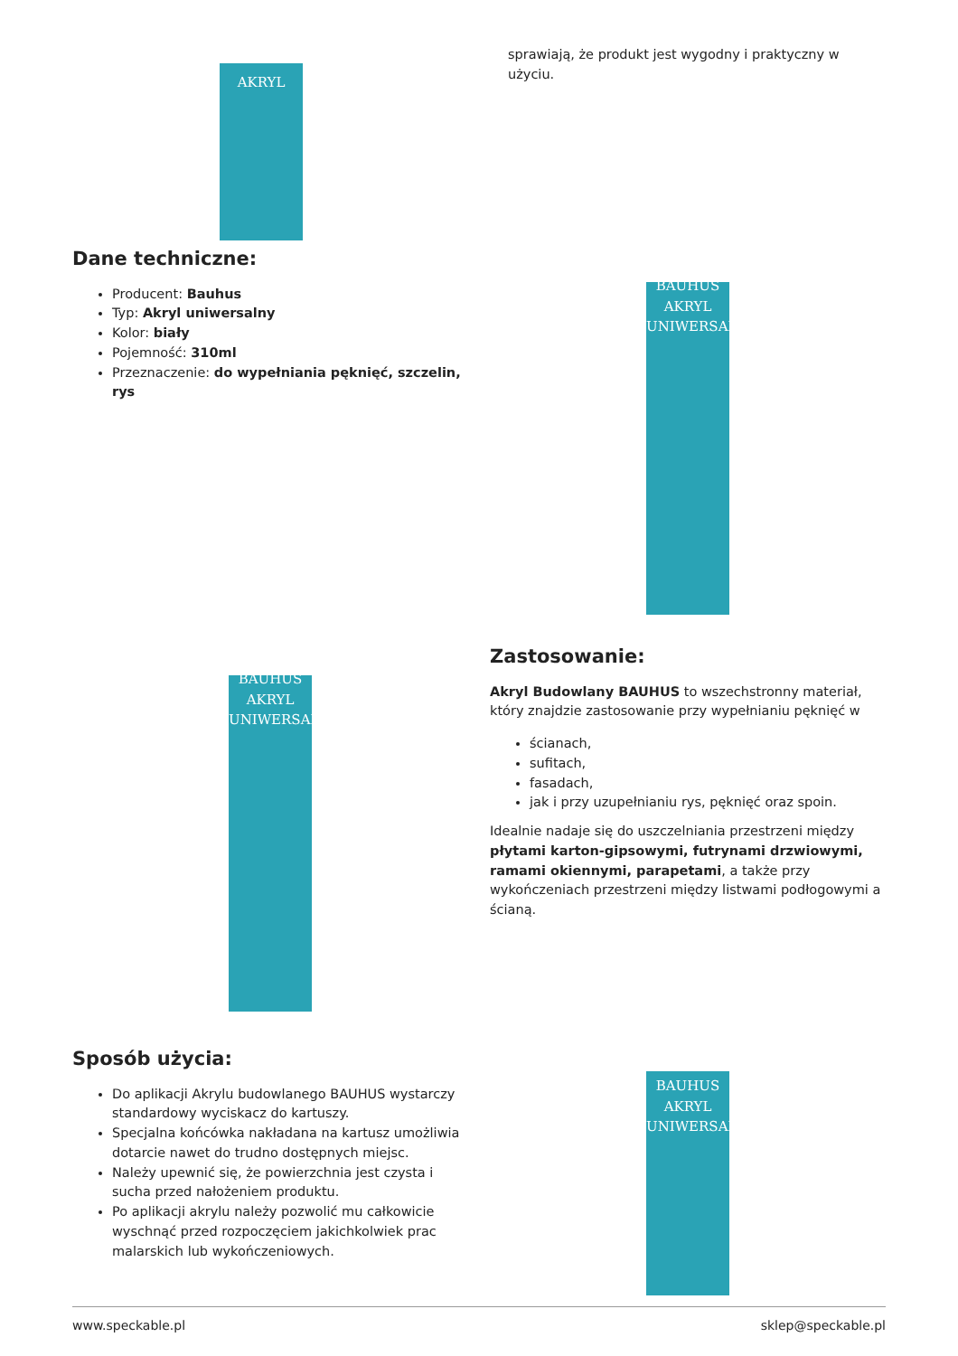AKRYL
sprawiają, że produkt jest wygodny i praktyczny w użyciu.
Dane techniczne:
Producent: Bauhus
Typ: Akryl uniwersalny
Kolor: biały
Pojemność: 310ml
Przeznaczenie: do wypełniania pęknięć, szczelin, rys
BAUHUS
AKRYL
UNIWERSALNY
BAUHUS
AKRYL
UNIWERSALNY
Zastosowanie:
Akryl Budowlany BAUHUS to wszechstronny materiał, który znajdzie zastosowanie przy wypełnianiu pęknięć w
ścianach,
sufitach,
fasadach,
jak i przy uzupełnianiu rys, pęknięć oraz spoin.
Idealnie nadaje się do uszczelniania przestrzeni między płytami karton-gipsowymi, futrynami drzwiowymi, ramami okiennymi, parapetami, a także przy wykończeniach przestrzeni między listwami podłogowymi a ścianą.
Sposób użycia:
Do aplikacji Akrylu budowlanego BAUHUS wystarczy standardowy wyciskacz do kartuszy.
Specjalna końcówka nakładana na kartusz umożliwia dotarcie nawet do trudno dostępnych miejsc.
Należy upewnić się, że powierzchnia jest czysta i sucha przed nałożeniem produktu.
Po aplikacji akrylu należy pozwolić mu całkowicie wyschnąć przed rozpoczęciem jakichkolwiek prac malarskich lub wykończeniowych.
BAUHUS
AKRYL
UNIWERSALNY
www.speckable.pl sklep@speckable.pl